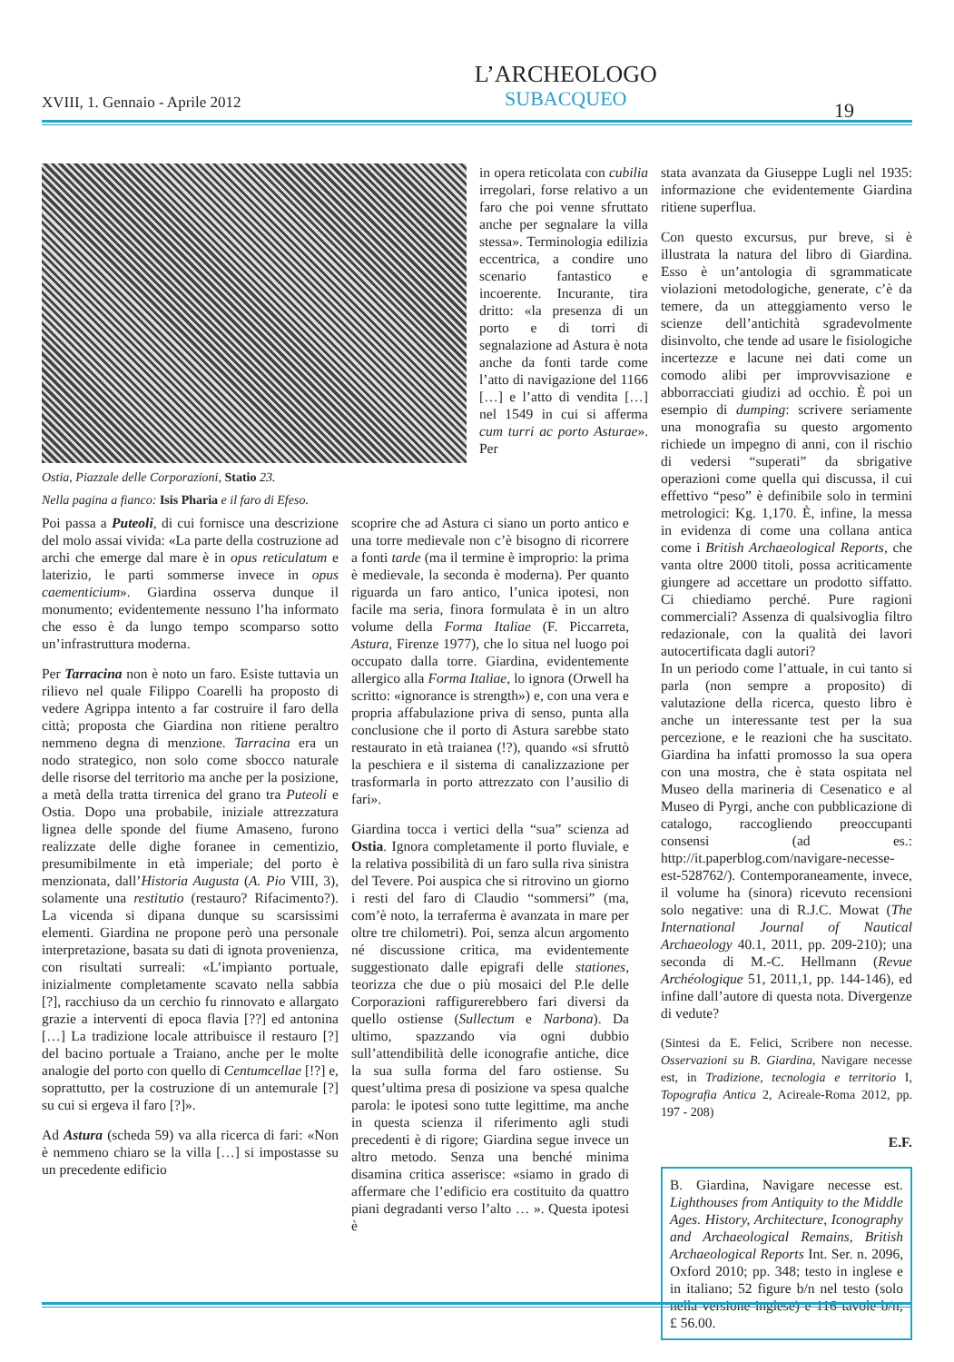XVIII, 1. Gennaio - Aprile 2012
L’ARCHEOLOGO
SUBACQUEO
19
Ostia, Piazzale delle Corporazioni, Statio 23.
Nella pagina a fianco: Isis Pharia e il faro di Efeso.
in opera reticolata con cubilia irregolari, forse relativo a un faro che poi venne sfruttato anche per segnalare la villa stessa». Terminologia edilizia eccentrica, a condire uno scenario fantastico e incoerente. Incurante, tira dritto: «la presenza di un porto e di torri di segnalazione ad Astura è nota anche da fonti tarde come l’atto di navigazione del 1166 […] e l’atto di vendita […] nel 1549 in cui si afferma cum turri ac porto Asturae». Per
Poi passa a Puteoli, di cui fornisce una descrizione del molo assai vivida: «La parte della costruzione ad archi che emerge dal mare è in opus reticulatum e laterizio, le parti sommerse invece in opus caementicium». Giardina osserva dunque il monumento; evidentemente nessuno l’ha informato che esso è da lungo tempo scomparso sotto un’infrastruttura moderna.
Per Tarracina non è noto un faro. Esiste tuttavia un rilievo nel quale Filippo Coarelli ha proposto di vedere Agrippa intento a far costruire il faro della città; proposta che Giardina non ritiene peraltro nemmeno degna di menzione. Tarracina era un nodo strategico, non solo come sbocco naturale delle risorse del territorio ma anche per la posizione, a metà della tratta tirrenica del grano tra Puteoli e Ostia. Dopo una probabile, iniziale attrezzatura lignea delle sponde del fiume Amaseno, furono realizzate delle dighe foranee in cementizio, presumibilmente in età imperiale; del porto è menzionata, dall’Historia Augusta (A. Pio VIII, 3), solamente una restitutio (restauro? Rifacimento?). La vicenda si dipana dunque su scarsissimi elementi. Giardina ne propone però una personale interpretazione, basata su dati di ignota provenienza, con risultati surreali: «L’impianto portuale, inizialmente completamente scavato nella sabbia [?], racchiuso da un cerchio fu rinnovato e allargato grazie a interventi di epoca flavia [??] ed antonina […] La tradizione locale attribuisce il restauro [?] del bacino portuale a Traiano, anche per le molte analogie del porto con quello di Centumcellae [!?] e, soprattutto, per la costruzione di un antemurale [?] su cui si ergeva il faro [?]».
Ad Astura (scheda 59) va alla ricerca di fari: «Non è nemmeno chiaro se la villa […] si impostasse su un precedente edificio
scoprire che ad Astura ci siano un porto antico e una torre medievale non c’è bisogno di ricorrere a fonti tarde (ma il termine è improprio: la prima è medievale, la seconda è moderna). Per quanto riguarda un faro antico, l’unica ipotesi, non facile ma seria, finora formulata è in un altro volume della Forma Italiae (F. Piccarreta, Astura, Firenze 1977), che lo situa nel luogo poi occupato dalla torre. Giardina, evidentemente allergico alla Forma Italiae, lo ignora (Orwell ha scritto: «ignorance is strength») e, con una vera e propria affabulazione priva di senso, punta alla conclusione che il porto di Astura sarebbe stato restaurato in età traianea (!?), quando «si sfruttò la peschiera e il sistema di canalizzazione per trasformarla in porto attrezzato con l’ausilio di fari».
Giardina tocca i vertici della “sua” scienza ad Ostia. Ignora completamente il porto fluviale, e la relativa possibilità di un faro sulla riva sinistra del Tevere. Poi auspica che si ritrovino un giorno i resti del faro di Claudio “sommersi” (ma, com’è noto, la terraferma è avanzata in mare per oltre tre chilometri). Poi, senza alcun argomento né discussione critica, ma evidentemente suggestionato dalle epigrafi delle stationes, teorizza che due o più mosaici del P.le delle Corporazioni raffigurerebbero fari diversi da quello ostiense (Sullectum e Narbona). Da ultimo, spazzando via ogni dubbio sull’attendibilità delle iconografie antiche, dice la sua sulla forma del faro ostiense. Su quest’ultima presa di posizione va spesa qualche parola: le ipotesi sono tutte legittime, ma anche in questa scienza il riferimento agli studi precedenti è di rigore; Giardina segue invece un altro metodo. Senza una benché minima disamina critica asserisce: «siamo in grado di affermare che l’edificio era costituito da quattro piani degradanti verso l’alto … ». Questa ipotesi è
stata avanzata da Giuseppe Lugli nel 1935: informazione che evidentemente Giardina ritiene superflua.
Con questo excursus, pur breve, si è illustrata la natura del libro di Giardina. Esso è un’antologia di sgrammaticate violazioni metodologiche, generate, c’è da temere, da un atteggiamento verso le scienze dell’antichità sgradevolmente disinvolto, che tende ad usare le fisiologiche incertezze e lacune nei dati come un comodo alibi per improvvisazione e abborracciati giudizi ad occhio. È poi un esempio di dumping: scrivere seriamente una monografia su questo argomento richiede un impegno di anni, con il rischio di vedersi “superati” da sbrigative operazioni come quella qui discussa, il cui effettivo “peso” è definibile solo in termini metrologici: Kg. 1,170. È, infine, la messa in evidenza di come una collana antica come i British Archaeological Reports, che vanta oltre 2000 titoli, possa acriticamente giungere ad accettare un prodotto siffatto. Ci chiediamo perché. Pure ragioni commerciali? Assenza di qualsivoglia filtro redazionale, con la qualità dei lavori autocertificata dagli autori?
In un periodo come l’attuale, in cui tanto si parla (non sempre a proposito) di valutazione della ricerca, questo libro è anche un interessante test per la sua percezione, e le reazioni che ha suscitato. Giardina ha infatti promosso la sua opera con una mostra, che è stata ospitata nel Museo della marineria di Cesenatico e al Museo di Pyrgi, anche con pubblicazione di catalogo, raccogliendo preoccupanti consensi (ad es.: http://it.paperblog.com/navigare-necesse-est-528762/). Contemporaneamente, invece, il volume ha (sinora) ricevuto recensioni solo negative: una di R.J.C. Mowat (The International Journal of Nautical Archaeology 40.1, 2011, pp. 209-210); una seconda di M.-C. Hellmann (Revue Archéologique 51, 2011,1, pp. 144-146), ed infine dall’autore di questa nota. Divergenze di vedute?
(Sintesi da E. Felici, Scribere non necesse. Osservazioni su B. Giardina, Navigare necesse est, in Tradizione, tecnologia e territorio I, Topografia Antica 2, Acireale-Roma 2012, pp. 197 - 208)
E.F.
B. Giardina, Navigare necesse est. Lighthouses from Antiquity to the Middle Ages. History, Architecture, Iconography and Archaeological Remains, British Archaeological Reports Int. Ser. n. 2096, Oxford 2010; pp. 348; testo in inglese e in italiano; 52 figure b/n nel testo (solo nella versione inglese) e 116 tavole b/n; £ 56.00.